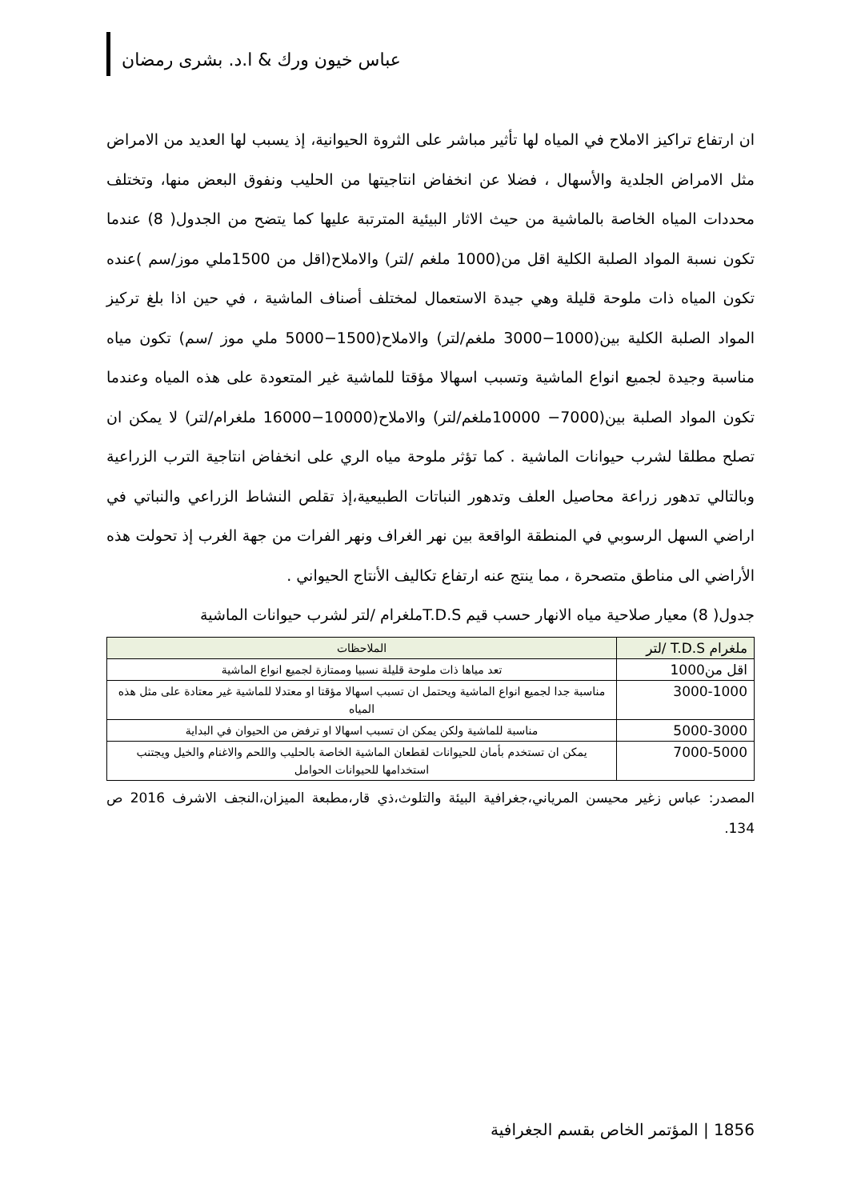عباس خيون ورك & ا.د. بشرى رمضان
ان ارتفاع تراكيز الاملاح في المياه لها تأثير مباشر على الثروة الحيوانية، إذ يسبب لها العديد من الامراض مثل الامراض الجلدية والأسهال ، فضلا عن انخفاض انتاجيتها من الحليب ونفوق البعض منها، وتختلف محددات المياه الخاصة بالماشية من حيث الاثار البيئية المترتبة عليها كما يتضح من الجدول( 8) عندما تكون نسبة المواد الصلبة الكلية اقل من(1000 ملغم /لتر) والاملاح(اقل من 1500ملي موز/سم )عنده تكون المياه ذات ملوحة قليلة وهي جيدة الاستعمال لمختلف أصناف الماشية ، في حين اذا بلغ تركيز المواد الصلبة الكلية بين(1000−3000 ملغم/لتر) والاملاح(1500−5000 ملي موز /سم) تكون مياه مناسبة وجيدة لجميع انواع الماشية وتسبب اسهالا مؤقتا للماشية غير المتعودة على هذه المياه وعندما تكون المواد الصلبة بين(7000− 10000ملغم/لتر) والاملاح(10000−16000 ملغرام/لتر) لا يمكن ان تصلح مطلقا لشرب حيوانات الماشية . كما تؤثر ملوحة مياه الري على انخفاض انتاجية الترب الزراعية وبالتالي تدهور زراعة محاصيل العلف وتدهور النباتات الطبيعية،إذ تقلص النشاط الزراعي والنباتي في اراضي السهل الرسوبي في المنطقة الواقعة بين نهر الغراف ونهر الفرات من جهة الغرب إذ تحولت هذه الأراضي الى مناطق متصحرة ، مما ينتج عنه ارتفاع تكاليف الأنتاج الحيواني .
جدول( 8) معيار صلاحية مياه الانهار حسب قيم T.D.Sملغرام /لتر لشرب حيوانات الماشية
| ملغرام T.D.S /لتر | الملاحظات |
| --- | --- |
| اقل من1000 | تعد مياها ذات ملوحة قليلة نسبيا وممتازة لجميع انواع الماشية |
| 3000-1000 | مناسبة جدا لجميع انواع الماشية ويحتمل ان تسبب اسهالا مؤقتا او معتدلا للماشية غير معتادة على مثل هذه المياه |
| 5000-3000 | مناسبة للماشية ولكن يمكن ان تسبب اسهالا او ترفض من الحيوان في البداية |
| 7000-5000 | يمكن ان تستخدم بأمان للحيوانات لقطعان الماشية الخاصة بالحليب واللحم والاغنام والخيل ويجتنب استخدامها للحيوانات الحوامل |
المصدر: عباس زغير محيسن المرياني،جغرافية البيئة والتلوث،ذي قار،مطبعة الميزان،النجف الاشرف 2016 ص 134.
1856 | المؤتمر الخاص بقسم الجغرافية